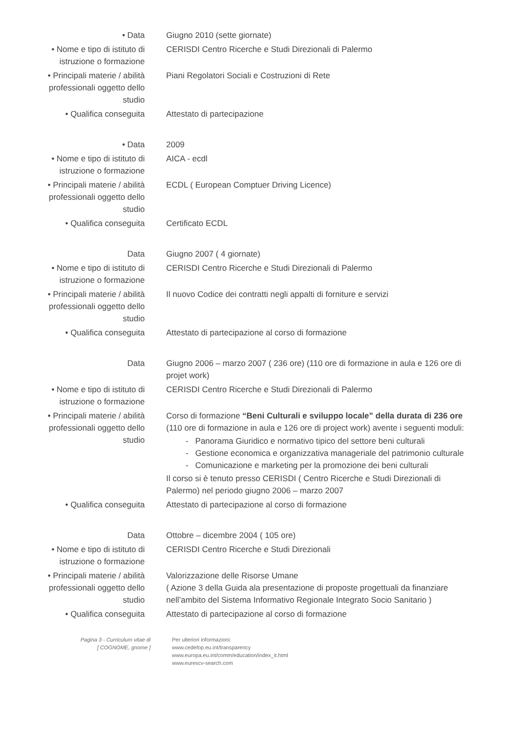| • Data | Giugno 2010 (sette giornate) |
| • Nome e tipo di istituto di istruzione o formazione | CERISDI Centro Ricerche e Studi Direzionali di Palermo |
| • Principali materie / abilità professionali oggetto dello studio | Piani Regolatori Sociali e Costruzioni di Rete |
| • Qualifica conseguita | Attestato di partecipazione |
| • Data | 2009 |
| • Nome e tipo di istituto di istruzione o formazione | AICA - ecdl |
| • Principali materie / abilità professionali oggetto dello studio | ECDL ( European Comptuer Driving Licence) |
| • Qualifica conseguita | Certificato ECDL |
| Data | Giugno 2007 ( 4 giornate) |
| • Nome e tipo di istituto di istruzione o formazione | CERISDI Centro Ricerche e Studi Direzionali di Palermo |
| • Principali materie / abilità professionali oggetto dello studio | Il nuovo Codice dei contratti negli appalti di forniture e servizi |
| • Qualifica conseguita | Attestato di partecipazione al corso di formazione |
| Data | Giugno 2006 – marzo 2007 ( 236 ore) (110 ore di formazione in aula e 126 ore di projet work) |
| • Nome e tipo di istituto di istruzione o formazione | CERISDI Centro Ricerche e Studi Direzionali di Palermo |
| • Principali materie / abilità professionali oggetto dello studio | Corso di formazione “Beni Culturali e sviluppo locale” della durata di 236 ore (110 ore di formazione in aula e 126 ore di project work) avente i seguenti moduli: - Panorama Giuridico e normativo tipico del settore beni culturali - Gestione economica e organizzativa manageriale del patrimonio culturale - Comunicazione e marketing per la promozione dei beni culturali Il corso si è tenuto presso CERISDI ( Centro Ricerche e Studi Direzionali di Palermo) nel periodo giugno 2006 – marzo 2007 |
| • Qualifica conseguita | Attestato di partecipazione al corso di formazione |
| Data | Ottobre – dicembre 2004 ( 105 ore) |
| • Nome e tipo di istituto di istruzione o formazione | CERISDI Centro Ricerche e Studi Direzionali |
| • Principali materie / abilità professionali oggetto dello studio | Valorizzazione delle Risorse Umane ( Azione 3 della Guida ala presentazione di proposte progettuali da finanziare nell’ambito del Sistema Informativo Regionale Integrato Socio Sanitario ) |
| • Qualifica conseguita | Attestato di partecipazione al corso di formazione |
Pagina 3 - Curriculum vitae di
[ COGNOME, gnome ]
Per ulteriori informazioni:
www.cedefop.eu.int/transparency
www.europa.eu.int/comm/education/index_it.html
www.eurescv-search.com